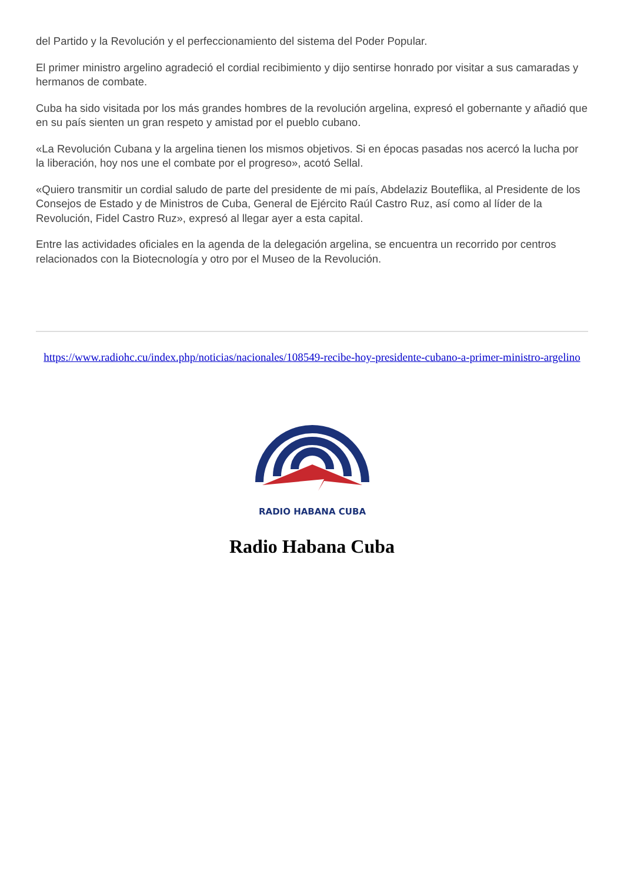del Partido y la Revolución y el perfeccionamiento del sistema del Poder Popular.
El primer ministro argelino agradeció el cordial recibimiento y dijo sentirse honrado por visitar a sus camaradas y hermanos de combate.
Cuba ha sido visitada por los más grandes hombres de la revolución argelina, expresó el gobernante y añadió que en su país sienten un gran respeto y amistad por el pueblo cubano.
«La Revolución Cubana y la argelina tienen los mismos objetivos. Si en épocas pasadas nos acercó la lucha por la liberación, hoy nos une el combate por el progreso», acotó Sellal.
«Quiero transmitir un cordial saludo de parte del presidente de mi país, Abdelaziz Bouteflika, al Presidente de los Consejos de Estado y de Ministros de Cuba, General de Ejército Raúl Castro Ruz, así como al líder de la Revolución, Fidel Castro Ruz», expresó al llegar ayer a esta capital.
Entre las actividades oficiales en la agenda de la delegación argelina, se encuentra un recorrido por centros relacionados con la Biotecnología y otro por el Museo de la Revolución.
https://www.radiohc.cu/index.php/noticias/nacionales/108549-recibe-hoy-presidente-cubano-a-primer-ministro-argelino
RADIO HABANA CUBA
Radio Habana Cuba